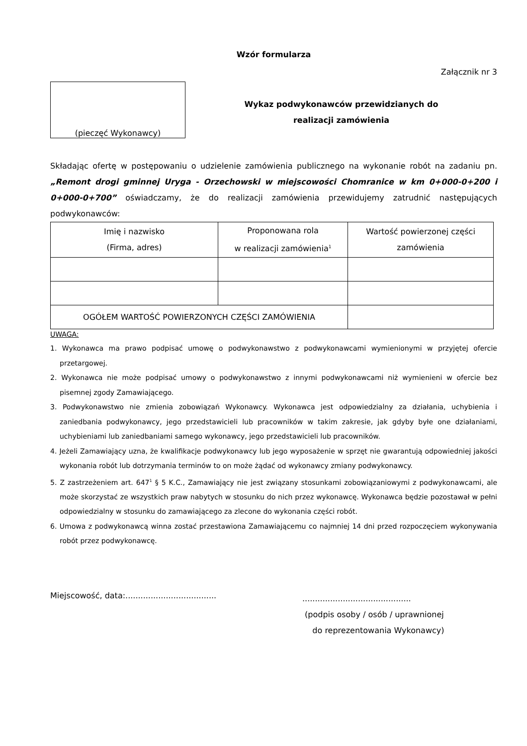Wzór formularza
Załącznik nr 3
(pieczęć Wykonawcy)
Wykaz podwykonawców przewidzianych do
realizacji zamówienia
Składając ofertę w postępowaniu o udzielenie zamówienia publicznego na wykonanie robót na zadaniu pn. „Remont drogi gminnej Uryga - Orzechowski w miejscowości Chomranice w km 0+000-0+200 i 0+000-0+700” oświadczamy, że do realizacji zamówienia przewidujemy zatrudnić następujących podwykonawców:
| Imię i nazwisko (Firma, adres) | Proponowana rola w realizacji zamówienia<sup>1</sup> | Wartość powierzonej części zamówienia |
| --- | --- | --- |
| OGÓŁEM WARTOŚĆ POWIERZONYCH CZĘŚCI ZAMÓWIENIA | | |
UWAGA:
1. Wykonawca ma prawo podpisać umowę o podwykonawstwo z podwykonawcami wymienionymi w przyjętej ofercie przetargowej.
2. Wykonawca nie może podpisać umowy o podwykonawstwo z innymi podwykonawcami niż wymienieni w ofercie bez pisemnej zgody Zamawiającego.
3. Podwykonawstwo nie zmienia zobowiązań Wykonawcy. Wykonawca jest odpowiedzialny za działania, uchybienia i zaniedbania podwykonawcy, jego przedstawicieli lub pracowników w takim zakresie, jak gdyby byłe one działaniami, uchybieniami lub zaniedbaniami samego wykonawcy, jego przedstawicieli lub pracowników.
4. Jeżeli Zamawiający uzna, że kwalifikacje podwykonawcy lub jego wyposażenie w sprzęt nie gwarantują odpowiedniej jakości wykonania robót lub dotrzymania terminów to on może żądać od wykonawcy zmiany podwykonawcy.
5. Z zastrzeżeniem art. 647<sup>1</sup> § 5 K.C., Zamawiający nie jest związany stosunkami zobowiązaniowymi z podwykonawcami, ale może skorzystać ze wszystkich praw nabytych w stosunku do nich przez wykonawcę. Wykonawca będzie pozostawał w pełni odpowiedzialny w stosunku do zamawiającego za zlecone do wykonania części robót.
6. Umowa z podwykonawcą winna zostać przestawiona Zamawiającemu co najmniej 14 dni przed rozpoczęciem wykonywania robót przez podwykonawcę.
Miejscowość, data:....................................
...........................................
(podpis osoby / osób / uprawnionej
do reprezentowania Wykonawcy)